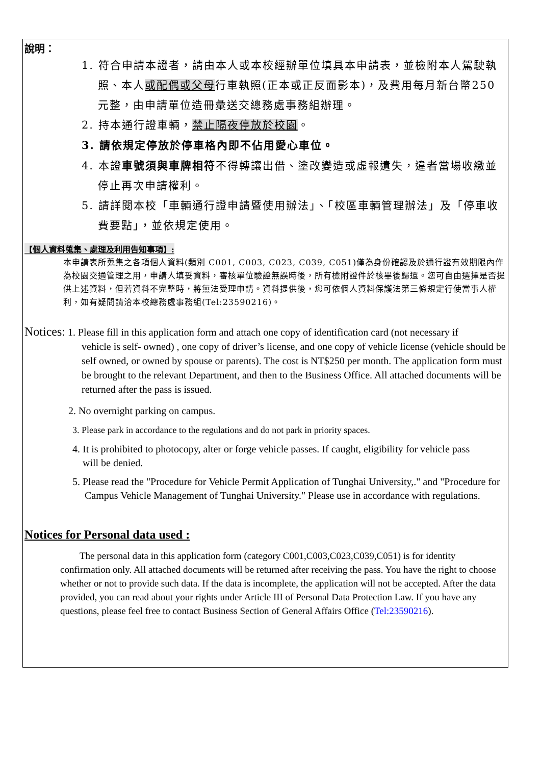說明：
1. 符合申請本證者，請由本人或本校經辦單位填具本申請表，並檢附本人駕駛執照、本人或配偶或父母行車執照(正本或正反面影本)，及費用每月新台幣250元整，由申請單位造冊彙送交總務處事務組辦理。
2. 持本通行證車輛，禁止隔夜停放於校園。
3. 請依規定停放於停車格內即不佔用愛心車位。
4. 本證車號須與車牌相符不得轉讓出借、塗改變造或虛報遺失，違者當場收繳並停止再次申請權利。
5. 請詳閱本校「車輛通行證申請暨使用辦法」、「校區車輛管理辦法」及「停車收費要點」，並依規定使用。
【個人資料蒐集、處理及利用告知事項】:
本申請表所蒐集之各項個人資料(類別 C001, C003, C023, C039, C051)僅為身份確認及於通行證有效期限內作為校園交通管理之用，申請人填妥資料，審核單位驗證無誤時後，所有檢附證件於核畢後歸還。您可自由選擇是否提供上述資料，但若資料不完整時，將無法受理申請。資料提供後，您可依個人資料保護法第三條規定行使當事人權利，如有疑問請洽本校總務處事務組(Tel:23590216)。
Notices: 1. Please fill in this application form and attach one copy of identification card (not necessary if
vehicle is self- owned) , one copy of driver’s license, and one copy of vehicle license (vehicle should be self owned, or owned by spouse or parents). The cost is NT$250 per month. The application form must be brought to the relevant Department, and then to the Business Office. All attached documents will be returned after the pass is issued.
2. No overnight parking on campus.
3. Please park in accordance to the regulations and do not park in priority spaces.
4. It is prohibited to photocopy, alter or forge vehicle passes. If caught, eligibility for vehicle pass
will be denied.
5. Please read the "Procedure for Vehicle Permit Application of Tunghai University,." and "Procedure for Campus Vehicle Management of Tunghai University." Please use in accordance with regulations.
Notices for Personal data used :
The personal data in this application form (category C001,C003,C023,C039,C051) is for identity confirmation only. All attached documents will be returned after receiving the pass. You have the right to choose whether or not to provide such data. If the data is incomplete, the application will not be accepted. After the data provided, you can read about your rights under Article III of Personal Data Protection Law. If you have any questions, please feel free to contact Business Section of General Affairs Office (Tel:23590216).